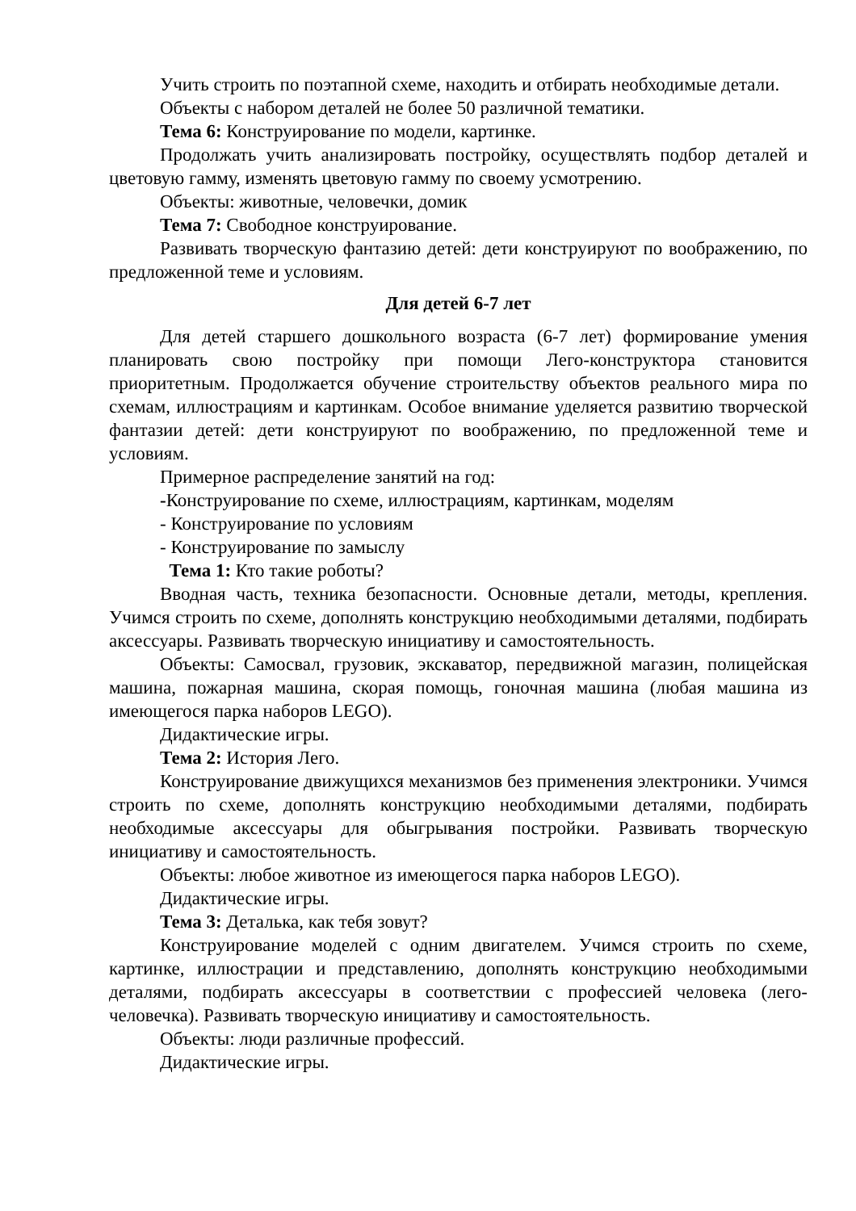Учить строить по поэтапной схеме, находить и отбирать необходимые детали.
Объекты с набором деталей не более 50 различной тематики.
Тема 6: Конструирование по модели, картинке.
Продолжать учить анализировать постройку, осуществлять подбор деталей и цветовую гамму, изменять цветовую гамму по своему усмотрению.
Объекты: животные, человечки, домик
Тема 7: Свободное конструирование.
Развивать творческую фантазию детей: дети конструируют по воображению, по предложенной теме и условиям.
Для детей 6-7 лет
Для детей старшего дошкольного возраста (6-7 лет) формирование умения планировать свою постройку при помощи Лего-конструктора становится приоритетным. Продолжается обучение строительству объектов реального мира по схемам, иллюстрациям и картинкам. Особое внимание уделяется развитию творческой фантазии детей: дети конструируют по воображению, по предложенной теме и условиям.
Примерное распределение занятий на год:
-Конструирование по схеме, иллюстрациям, картинкам, моделям
- Конструирование по условиям
- Конструирование по замыслу
Тема 1: Кто такие роботы?
Вводная часть, техника безопасности. Основные детали, методы, крепления. Учимся строить по схеме, дополнять конструкцию необходимыми деталями, подбирать аксессуары. Развивать творческую инициативу и самостоятельность.
Объекты: Самосвал, грузовик, экскаватор, передвижной магазин, полицейская машина, пожарная машина, скорая помощь, гоночная машина (любая машина из имеющегося парка наборов LEGO).
Дидактические игры.
Тема 2: История Лего.
Конструирование движущихся механизмов без применения электроники. Учимся строить по схеме, дополнять конструкцию необходимыми деталями, подбирать необходимые аксессуары для обыгрывания постройки. Развивать творческую инициативу и самостоятельность.
Объекты: любое животное из имеющегося парка наборов LEGO).
Дидактические игры.
Тема 3: Деталька, как тебя зовут?
Конструирование моделей с одним двигателем. Учимся строить по схеме, картинке, иллюстрации и представлению, дополнять конструкцию необходимыми деталями, подбирать аксессуары в соответствии с профессией человека (лего-человечка). Развивать творческую инициативу и самостоятельность.
Объекты: люди различные профессий.
Дидактические игры.